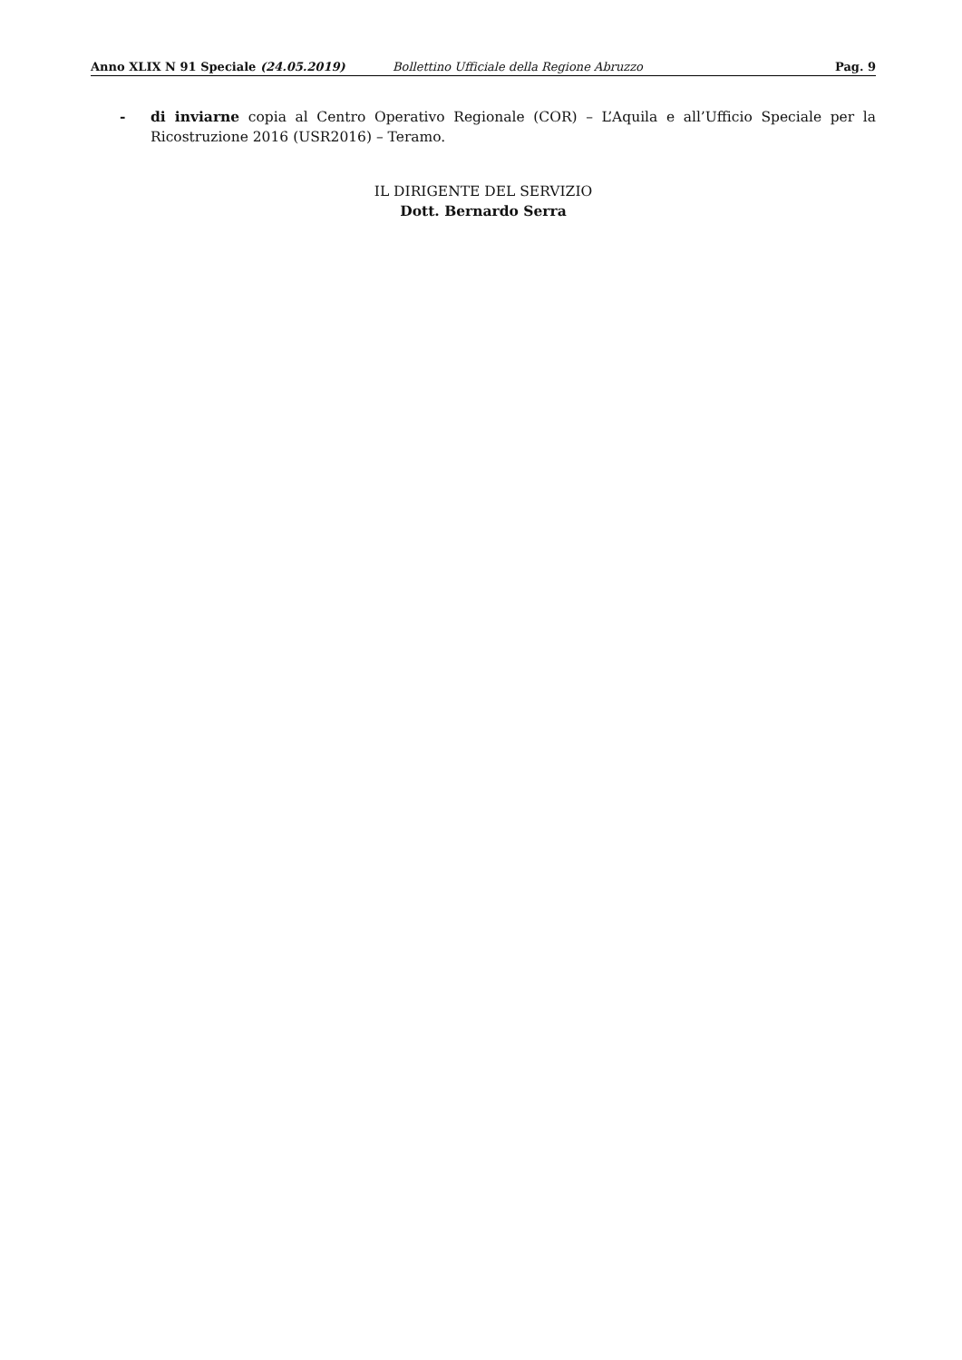Anno XLIX N 91 Speciale (24.05.2019) Bollettino Ufficiale della Regione Abruzzo Pag. 9
- di inviarne copia al Centro Operativo Regionale (COR) – L’Aquila e all’Ufficio Speciale per la Ricostruzione 2016 (USR2016) – Teramo.
IL DIRIGENTE DEL SERVIZIO
Dott. Bernardo Serra